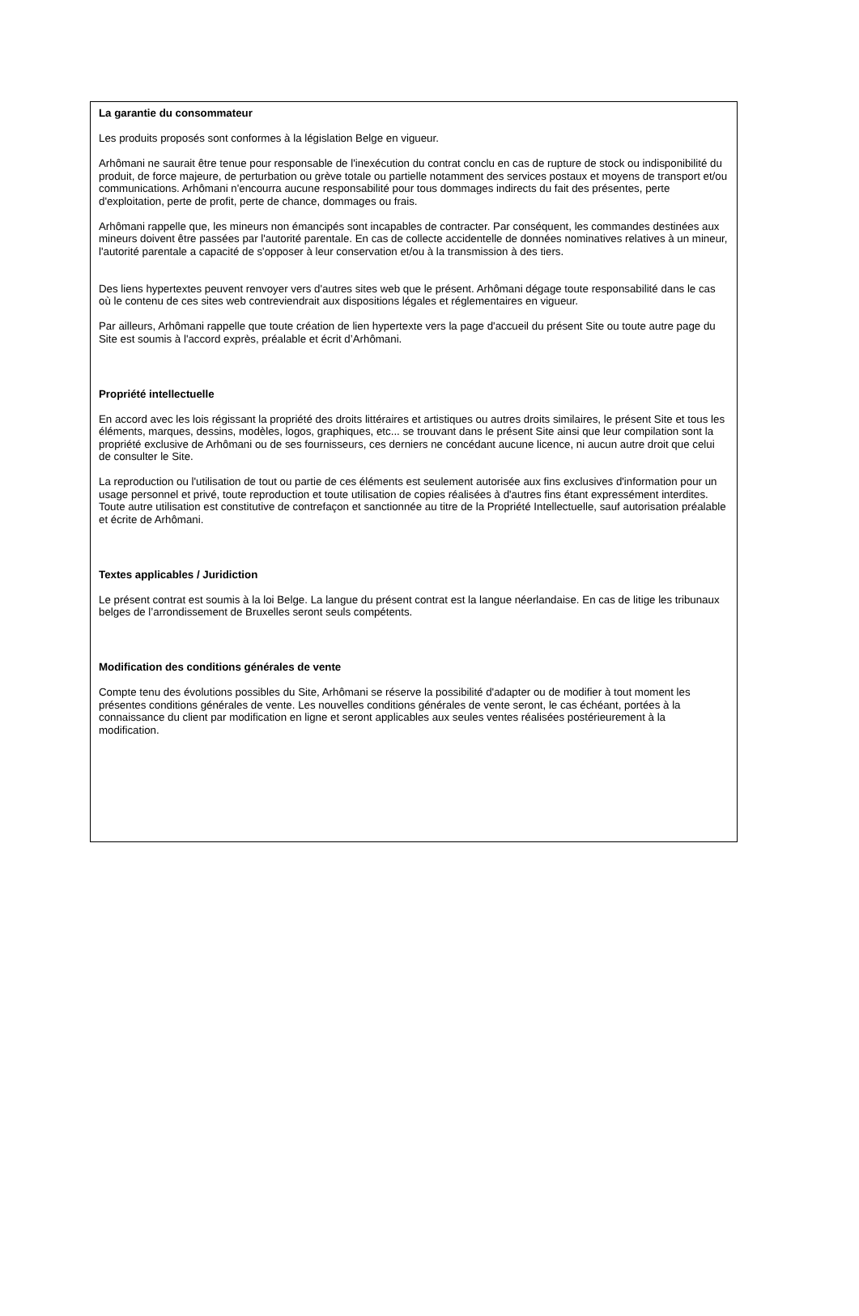La garantie du consommateur
Les produits proposés sont conformes à la législation Belge en vigueur.
Arhômani ne saurait être tenue pour responsable de l'inexécution du contrat conclu en cas de rupture de stock ou indisponibilité du produit, de force majeure, de perturbation ou grève totale ou partielle notamment des services postaux et moyens de transport et/ou communications. Arhômani n'encourra aucune responsabilité pour tous dommages indirects du fait des présentes, perte d'exploitation, perte de profit, perte de chance, dommages ou frais.
Arhômani rappelle que, les mineurs non émancipés sont incapables de contracter. Par conséquent, les commandes destinées aux mineurs doivent être passées par l'autorité parentale. En cas de collecte accidentelle de données nominatives relatives à un mineur, l'autorité parentale a capacité de s'opposer à leur conservation et/ou à la transmission à des tiers.
Des liens hypertextes peuvent renvoyer vers d'autres sites web que le présent. Arhômani dégage toute responsabilité dans le cas où le contenu de ces sites web contreviendrait aux dispositions légales et réglementaires en vigueur.
Par ailleurs, Arhômani rappelle que toute création de lien hypertexte vers la page d'accueil du présent Site ou toute autre page du Site est soumis à l'accord exprès, préalable et écrit d’Arhômani.
Propriété intellectuelle
En accord avec les lois régissant la propriété des droits littéraires et artistiques ou autres droits similaires, le présent Site et tous les éléments, marques, dessins, modèles, logos, graphiques, etc... se trouvant dans le présent Site ainsi que leur compilation sont la propriété exclusive de Arhômani ou de ses fournisseurs, ces derniers ne concédant aucune licence, ni aucun autre droit que celui de consulter le Site.
La reproduction ou l'utilisation de tout ou partie de ces éléments est seulement autorisée aux fins exclusives d'information pour un usage personnel et privé, toute reproduction et toute utilisation de copies réalisées à d'autres fins étant expressément interdites. Toute autre utilisation est constitutive de contrefaçon et sanctionnée au titre de la Propriété Intellectuelle, sauf autorisation préalable et écrite de Arhômani.
Textes applicables / Juridiction
Le présent contrat est soumis à la loi Belge. La langue du présent contrat est la langue néerlandaise. En cas de litige les tribunaux belges de l’arrondissement de Bruxelles seront seuls compétents.
Modification des conditions générales de vente
Compte tenu des évolutions possibles du Site, Arhômani se réserve la possibilité d'adapter ou de modifier à tout moment les présentes conditions générales de vente. Les nouvelles conditions générales de vente seront, le cas échéant, portées à la connaissance du client par modification en ligne et seront applicables aux seules ventes réalisées postérieurement à la modification.